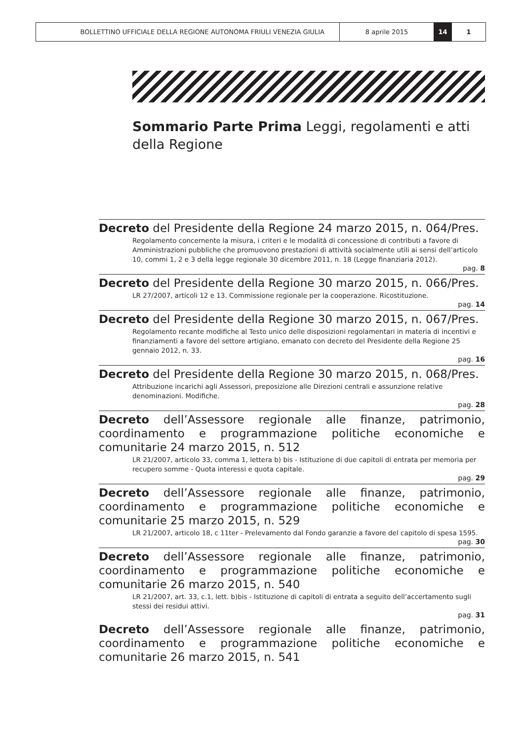BOLLETTINO UFFICIALE DELLA REGIONE AUTONOMA FRIULI VENEZIA GIULIA 8 aprile 2015 14 1
Sommario Parte Prima Leggi, regolamenti e atti della Regione
Decreto del Presidente della Regione 24 marzo 2015, n. 064/Pres.
Regolamento concernente la misura, i criteri e le modalità di concessione di contributi a favore di Amministrazioni pubbliche che promuovono prestazioni di attività socialmente utili ai sensi dell’articolo 10, commi 1, 2 e 3 della legge regionale 30 dicembre 2011, n. 18 (Legge finanziaria 2012).
pag. 8
Decreto del Presidente della Regione 30 marzo 2015, n. 066/Pres.
LR 27/2007, articoli 12 e 13. Commissione regionale per la cooperazione. Ricostituzione.
pag. 14
Decreto del Presidente della Regione 30 marzo 2015, n. 067/Pres.
Regolamento recante modifiche al Testo unico delle disposizioni regolamentari in materia di incentivi e finanziamenti a favore del settore artigiano, emanato con decreto del Presidente della Regione 25 gennaio 2012, n. 33.
pag. 16
Decreto del Presidente della Regione 30 marzo 2015, n. 068/Pres.
Attribuzione incarichi agli Assessori, preposizione alle Direzioni centrali e assunzione relative denominazioni. Modifiche.
pag. 28
Decreto dell’Assessore regionale alle finanze, patrimonio, coordinamento e programmazione politiche economiche e comunitarie 24 marzo 2015, n. 512
LR 21/2007, articolo 33, comma 1, lettera b) bis - Istituzione di due capitoli di entrata per memoria per recupero somme - Quota interessi e quota capitale.
pag. 29
Decreto dell’Assessore regionale alle finanze, patrimonio, coordinamento e programmazione politiche economiche e comunitarie 25 marzo 2015, n. 529
LR 21/2007, articolo 18, c 11ter - Prelevamento dal Fondo garanzie a favore del capitolo di spesa 1595.
pag. 30
Decreto dell’Assessore regionale alle finanze, patrimonio, coordinamento e programmazione politiche economiche e comunitarie 26 marzo 2015, n. 540
LR 21/2007, art. 33, c.1, lett. b)bis - Istituzione di capitoli di entrata a seguito dell’accertamento sugli stessi dei residui attivi.
pag. 31
Decreto dell’Assessore regionale alle finanze, patrimonio, coordinamento e programmazione politiche economiche e comunitarie 26 marzo 2015, n. 541